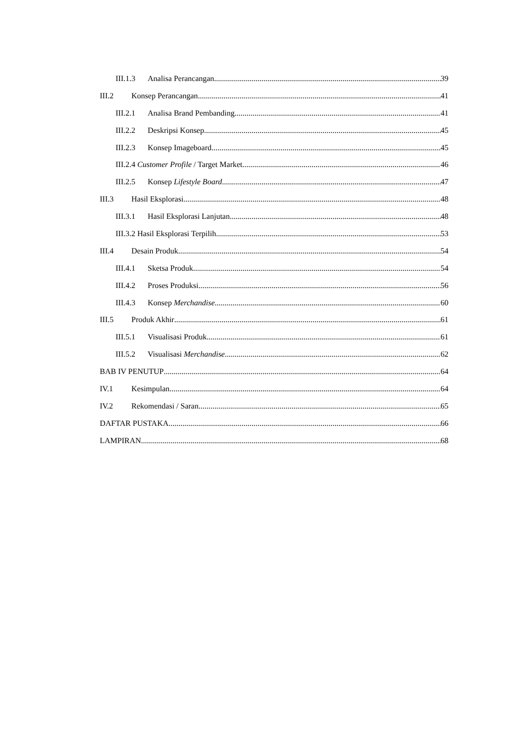III.1.3 Analisa Perancangan 39
III.2 Konsep Perancangan 41
III.2.1 Analisa Brand Pembanding 41
III.2.2 Deskripsi Konsep 45
III.2.3 Konsep Imageboard 45
III.2.4 Customer Profile / Target Market 46
III.2.5 Konsep Lifestyle Board 47
III.3 Hasil Eksplorasi 48
III.3.1 Hasil Eksplorasi Lanjutan 48
III.3.2 Hasil Eksplorasi Terpilih 53
III.4 Desain Produk 54
III.4.1 Sketsa Produk 54
III.4.2 Proses Produksi 56
III.4.3 Konsep Merchandise 60
III.5 Produk Akhir 61
III.5.1 Visualisasi Produk 61
III.5.2 Visualisasi Merchandise 62
BAB IV PENUTUP 64
IV.1 Kesimpulan 64
IV.2 Rekomendasi / Saran 65
DAFTAR PUSTAKA 66
LAMPIRAN 68